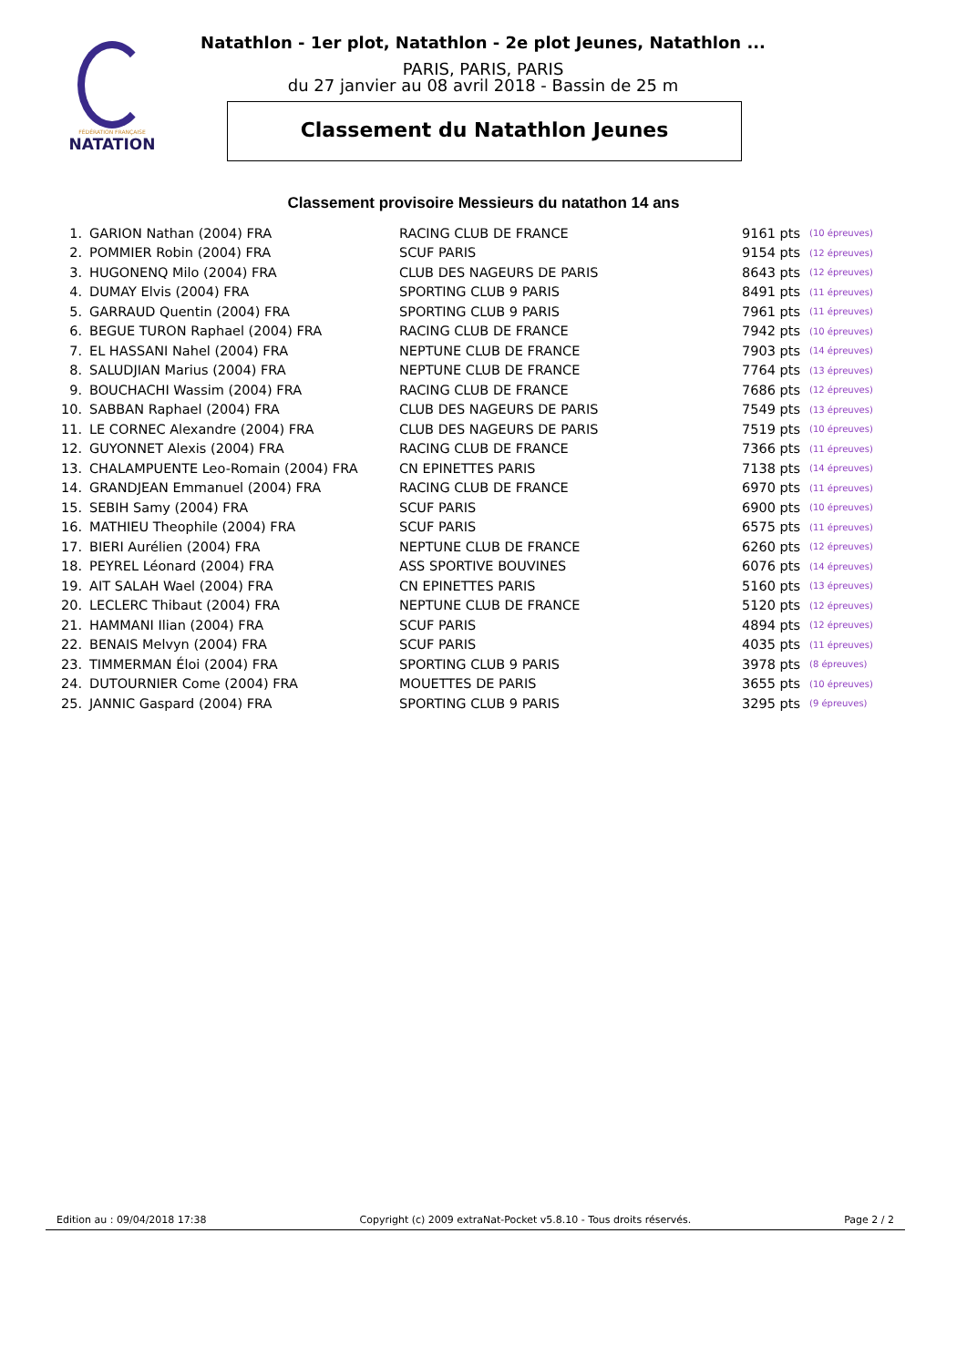FÉDÉRATION FRANÇAISE
NATATION
Natathlon - 1er plot, Natathlon - 2e plot Jeunes, Natathlon ...
PARIS, PARIS, PARIS
du 27 janvier au 08 avril 2018 - Bassin de 25 m
Classement du Natathlon Jeunes
Classement provisoire Messieurs du natathon 14 ans
| 1. | GARION Nathan (2004) FRA | RACING CLUB DE FRANCE | 9161 pts | (10 épreuves) |
| 2. | POMMIER Robin (2004) FRA | SCUF PARIS | 9154 pts | (12 épreuves) |
| 3. | HUGONENQ Milo (2004) FRA | CLUB DES NAGEURS DE PARIS | 8643 pts | (12 épreuves) |
| 4. | DUMAY Elvis (2004) FRA | SPORTING CLUB 9 PARIS | 8491 pts | (11 épreuves) |
| 5. | GARRAUD Quentin (2004) FRA | SPORTING CLUB 9 PARIS | 7961 pts | (11 épreuves) |
| 6. | BEGUE TURON Raphael (2004) FRA | RACING CLUB DE FRANCE | 7942 pts | (10 épreuves) |
| 7. | EL HASSANI Nahel (2004) FRA | NEPTUNE CLUB DE FRANCE | 7903 pts | (14 épreuves) |
| 8. | SALUDJIAN Marius (2004) FRA | NEPTUNE CLUB DE FRANCE | 7764 pts | (13 épreuves) |
| 9. | BOUCHACHI Wassim (2004) FRA | RACING CLUB DE FRANCE | 7686 pts | (12 épreuves) |
| 10. | SABBAN Raphael (2004) FRA | CLUB DES NAGEURS DE PARIS | 7549 pts | (13 épreuves) |
| 11. | LE CORNEC Alexandre (2004) FRA | CLUB DES NAGEURS DE PARIS | 7519 pts | (10 épreuves) |
| 12. | GUYONNET Alexis (2004) FRA | RACING CLUB DE FRANCE | 7366 pts | (11 épreuves) |
| 13. | CHALAMPUENTE Leo-Romain (2004) FRA | CN EPINETTES PARIS | 7138 pts | (14 épreuves) |
| 14. | GRANDJEAN Emmanuel (2004) FRA | RACING CLUB DE FRANCE | 6970 pts | (11 épreuves) |
| 15. | SEBIH Samy (2004) FRA | SCUF PARIS | 6900 pts | (10 épreuves) |
| 16. | MATHIEU Theophile (2004) FRA | SCUF PARIS | 6575 pts | (11 épreuves) |
| 17. | BIERI Aurélien (2004) FRA | NEPTUNE CLUB DE FRANCE | 6260 pts | (12 épreuves) |
| 18. | PEYREL Léonard (2004) FRA | ASS SPORTIVE BOUVINES | 6076 pts | (14 épreuves) |
| 19. | AIT SALAH Wael (2004) FRA | CN EPINETTES PARIS | 5160 pts | (13 épreuves) |
| 20. | LECLERC Thibaut (2004) FRA | NEPTUNE CLUB DE FRANCE | 5120 pts | (12 épreuves) |
| 21. | HAMMANI Ilian (2004) FRA | SCUF PARIS | 4894 pts | (12 épreuves) |
| 22. | BENAIS Melvyn (2004) FRA | SCUF PARIS | 4035 pts | (11 épreuves) |
| 23. | TIMMERMAN Éloi (2004) FRA | SPORTING CLUB 9 PARIS | 3978 pts | (8 épreuves) |
| 24. | DUTOURNIER Come (2004) FRA | MOUETTES DE PARIS | 3655 pts | (10 épreuves) |
| 25. | JANNIC Gaspard (2004) FRA | SPORTING CLUB 9 PARIS | 3295 pts | (9 épreuves) |
Edition au : 09/04/2018 17:38 Copyright (c) 2009 extraNat-Pocket v5.8.10 - Tous droits réservés. Page 2 / 2